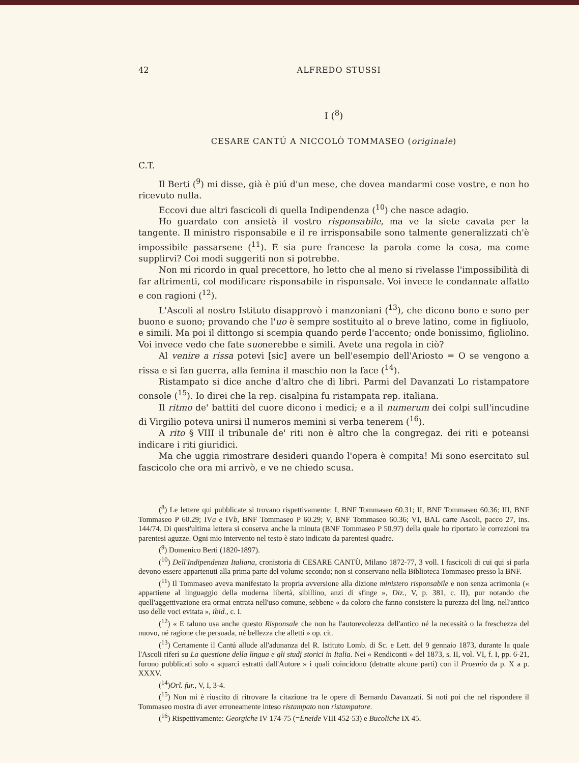42 ALFREDO STUSSI
I (<sup>8</sup>)
CESARE CANTÚ A NICCOLÒ TOMMASEO (originale)
C.T.
Il Berti (<sup>9</sup>) mi disse, già è piú d'un mese, che dovea mandarmi cose vostre, e non ho ricevuto nulla.
Eccovi due altri fascicoli di quella Indipendenza (<sup>10</sup>) che nasce adagio.
Ho guardato con ansietà il vostro risponsabile, ma ve la siete cavata per la tangente. Il ministro risponsabile e il re irrisponsabile sono talmente generalizzati ch'è impossibile passarsene (<sup>11</sup>). E sia pure francese la parola come la cosa, ma come supplirvi? Coi modi suggeriti non si potrebbe.
Non mi ricordo in qual precettore, ho letto che al meno si rivelasse l'impossibilità di far altrimenti, col modificare risponsabile in risponsale. Voi invece le condannate affatto e con ragioni (<sup>12</sup>).
L'Ascoli al nostro Istituto disapprovò i manzoniani (<sup>13</sup>), che dicono bono e sono per buono e suono; provando che l'uo è sempre sostituito al o breve latino, come in figliuolo, e simili. Ma poi il dittongo si scempia quando perde l'accento; onde bonissimo, figliolino. Voi invece vedo che fate suonerebbe e simili. Avete una regola in ciò?
Al venire a rissa potevi [sic] avere un bell'esempio dell'Ariosto = O se vengono a rissa e si fan guerra, alla femina il maschio non la face (<sup>14</sup>).
Ristampato si dice anche d'altro che di libri. Parmi del Davanzati Lo ristampatore console (<sup>15</sup>). Io direi che la rep. cisalpina fu ristampata rep. italiana.
Il ritmo de' battiti del cuore dicono i medici; e a il numerum dei colpi sull'incudine di Virgilio poteva unirsi il numeros memini si verba tenerem (<sup>16</sup>).
A rito § VIII il tribunale de' riti non è altro che la congregaz. dei riti e poteansi indicare i riti giuridici.
Ma che uggia rimostrare desideri quando l'opera è compita! Mi sono esercitato sul fascicolo che ora mi arrivò, e ve ne chiedo scusa.
(<sup>8</sup>) Le lettere qui pubblicate si trovano rispettivamente: I, BNF Tommaseo 60.31; II, BNF Tommaseo 60.36; III, BNF Tommaseo P 60.29; IVa e IVb, BNF Tommaseo P 60.29; V, BNF Tommaseo 60.36; VI, BAL carte Ascoli, pacco 27, ins. 144/74. Di quest'ultima lettera si conserva anche la minuta (BNF Tommaseo P 50.97) della quale ho riportato le correzioni tra parentesi aguzze. Ogni mio intervento nel testo è stato indicato da parentesi quadre.
(<sup>9</sup>) Domenico Berti (1820-1897).
(<sup>10</sup>) Dell'Indipendenza Italiana, cronistoria di CESARE CANTÙ, Milano 1872-77, 3 voll. I fascicoli di cui qui si parla devono essere appartenuti alla prima parte del volume secondo; non si conservano nella Biblioteca Tommaseo presso la BNF.
(<sup>11</sup>) Il Tommaseo aveva manifestato la propria avversione alla dizione ministero risponsabile e non senza acrimonia (« appartiene al linguaggio della moderna libertà, sibillino, anzi di sfinge », Diz., V, p. 381, c. II), pur notando che quell'aggettivazione era ormai entrata nell'uso comune, sebbene « da coloro che fanno consistere la purezza del ling. nell'antico uso delle voci evitata », ibid., c. I.
(<sup>12</sup>) « E taluno usa anche questo Risponsale che non ha l'autorevolezza dell'antico né la necessità o la freschezza del nuovo, né ragione che persuada, né bellezza che alletti » op. cit.
(<sup>13</sup>) Certamente il Cantú allude all'adunanza del R. Istituto Lomb. di Sc. e Lett. del 9 gennaio 1873, durante la quale l'Ascoli riferí su La questione della lingua e gli studj storici in Italia. Nei « Rendiconti » del 1873, s. II, vol. VI, f. I, pp. 6-21, furono pubblicati solo « squarci estratti dall'Autore » i quali coincidono (detratte alcune parti) con il Proemio da p. X a p. XXXV.
(<sup>14</sup>)Orl. fur., V, I, 3-4.
(<sup>15</sup>) Non mi è riuscito di ritrovare la citazione tra le opere di Bernardo Davanzati. Si noti poi che nel rispondere il Tommaseo mostra di aver erroneamente inteso ristampato non ristampatore.
(<sup>16</sup>) Rispettivamente: Georgiche IV 174-75 (=Eneide VIII 452-53) e Bucoliche IX 45.